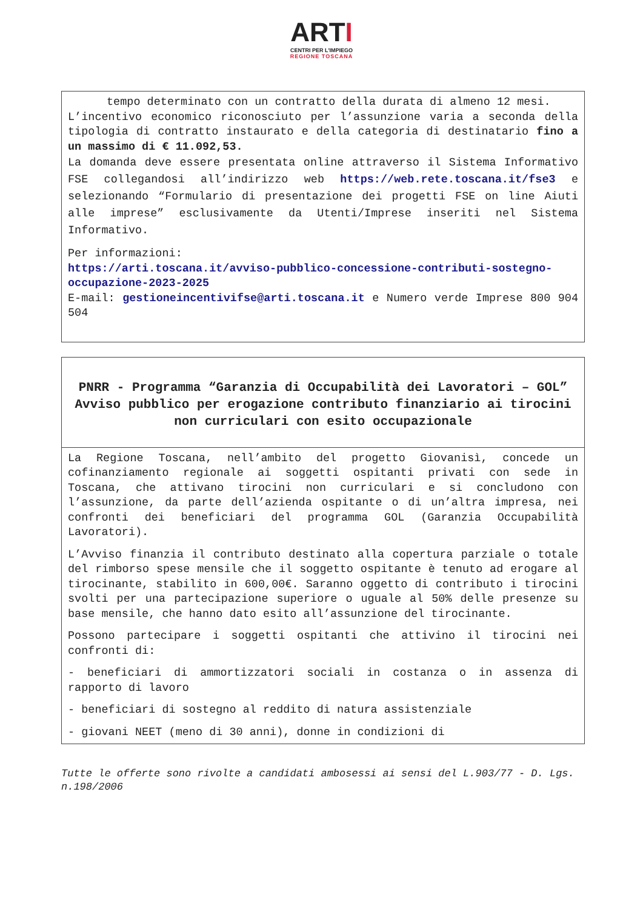ARTI
CENTRI PER L'IMPIEGO
REGIONE TOSCANA
tempo determinato con un contratto della durata di almeno 12 mesi.
L’incentivo economico riconosciuto per l’assunzione varia a seconda della tipologia di contratto instaurato e della categoria di destinatario fino a un massimo di € 11.092,53.
La domanda deve essere presentata online attraverso il Sistema Informativo FSE collegandosi all’indirizzo web https://web.rete.toscana.it/fse3 e selezionando “Formulario di presentazione dei progetti FSE on line Aiuti alle imprese” esclusivamente da Utenti/Imprese inseriti nel Sistema Informativo.
Per informazioni:
https://arti.toscana.it/avviso-pubblico-concessione-contributi-sostegno-occupazione-2023-2025
E-mail: gestioneincentivifse@arti.toscana.it e Numero verde Imprese 800 904 504
PNRR - Programma “Garanzia di Occupabilità dei Lavoratori – GOL”
Avviso pubblico per erogazione contributo finanziario ai tirocini non curriculari con esito occupazionale
La Regione Toscana, nell’ambito del progetto Giovanisì, concede un cofinanziamento regionale ai soggetti ospitanti privati con sede in Toscana, che attivano tirocini non curriculari e si concludono con l’assunzione, da parte dell’azienda ospitante o di un’altra impresa, nei confronti dei beneficiari del programma GOL (Garanzia Occupabilità Lavoratori).
L’Avviso finanzia il contributo destinato alla copertura parziale o totale del rimborso spese mensile che il soggetto ospitante è tenuto ad erogare al tirocinante, stabilito in 600,00€. Saranno oggetto di contributo i tirocini svolti per una partecipazione superiore o uguale al 50% delle presenze su base mensile, che hanno dato esito all’assunzione del tirocinante.
Possono partecipare i soggetti ospitanti che attivino il tirocini nei confronti di:
- beneficiari di ammortizzatori sociali in costanza o in assenza di rapporto di lavoro
- beneficiari di sostegno al reddito di natura assistenziale
- giovani NEET (meno di 30 anni), donne in condizioni di
Tutte le offerte sono rivolte a candidati ambosessi ai sensi del L.903/77 - D. Lgs. n.198/2006